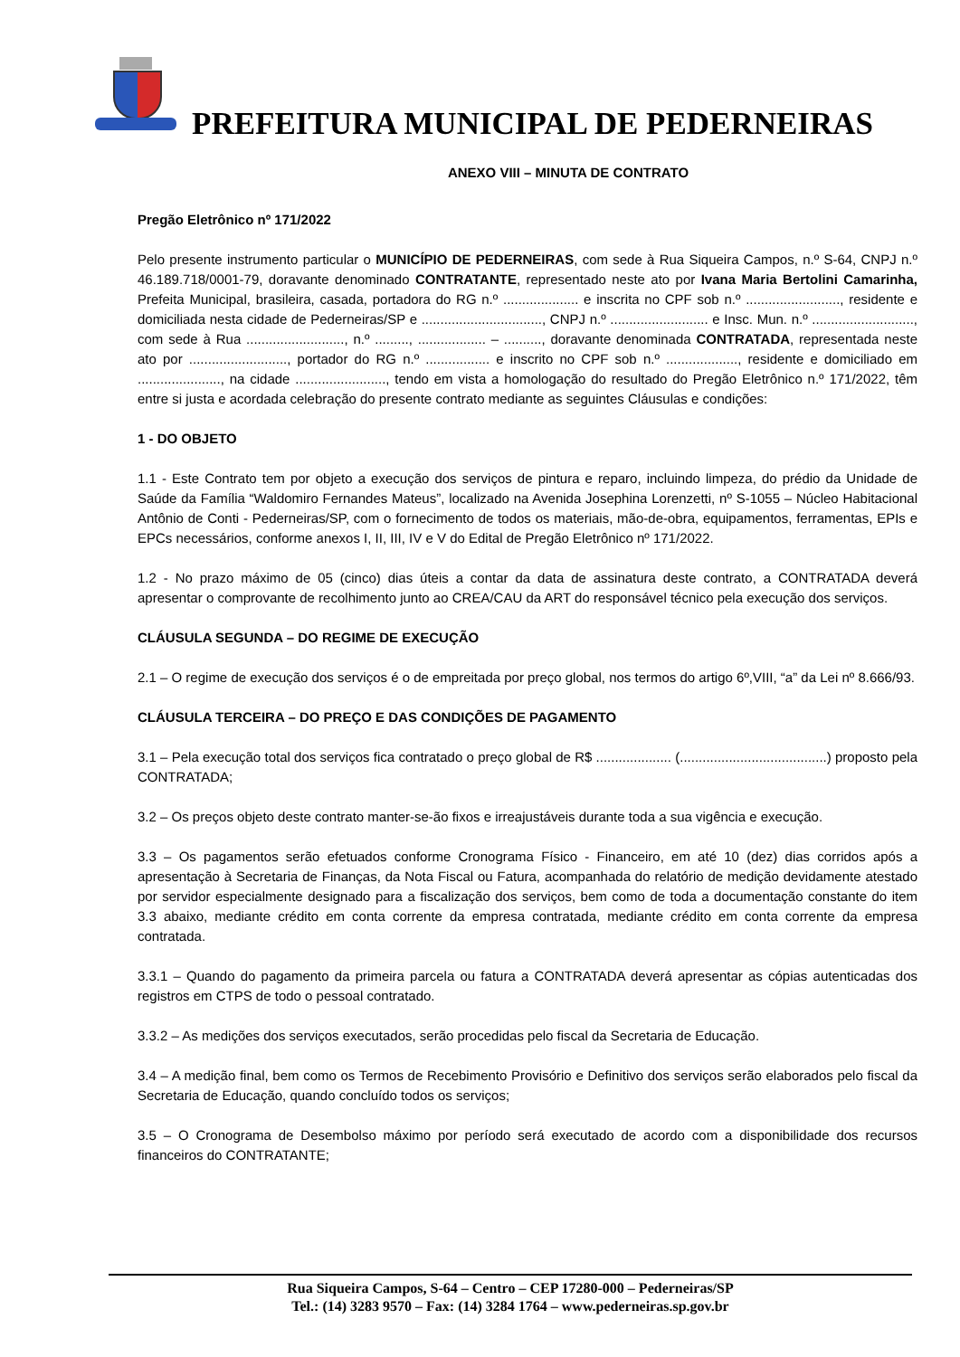PREFEITURA MUNICIPAL DE PEDERNEIRAS
ANEXO VIII – MINUTA DE CONTRATO
Pregão Eletrônico nº 171/2022
Pelo presente instrumento particular o MUNICÍPIO DE PEDERNEIRAS, com sede à Rua Siqueira Campos, n.º S-64, CNPJ n.º 46.189.718/0001-79, doravante denominado CONTRATANTE, representado neste ato por Ivana Maria Bertolini Camarinha, Prefeita Municipal, brasileira, casada, portadora do RG n.º .................... e inscrita no CPF sob n.º ........................., residente e domiciliada nesta cidade de Pederneiras/SP e ................................, CNPJ n.º .......................... e Insc. Mun. n.º ..........................., com sede à Rua .........................., n.º ........., .................. – .........., doravante denominada CONTRATADA, representada neste ato por .........................., portador do RG n.º ................. e inscrito no CPF sob n.º ..................., residente e domiciliado em ......................, na cidade ........................, tendo em vista a homologação do resultado do Pregão Eletrônico n.º 171/2022, têm entre si justa e acordada celebração do presente contrato mediante as seguintes Cláusulas e condições:
1 - DO OBJETO
1.1 - Este Contrato tem por objeto a execução dos serviços de pintura e reparo, incluindo limpeza, do prédio da Unidade de Saúde da Família “Waldomiro Fernandes Mateus”, localizado na Avenida Josephina Lorenzetti, nº S-1055 – Núcleo Habitacional Antônio de Conti - Pederneiras/SP, com o fornecimento de todos os materiais, mão-de-obra, equipamentos, ferramentas, EPIs e EPCs necessários, conforme anexos I, II, III, IV e V do Edital de Pregão Eletrônico nº 171/2022.
1.2 - No prazo máximo de 05 (cinco) dias úteis a contar da data de assinatura deste contrato, a CONTRATADA deverá apresentar o comprovante de recolhimento junto ao CREA/CAU da ART do responsável técnico pela execução dos serviços.
CLÁUSULA SEGUNDA – DO REGIME DE EXECUÇÃO
2.1 – O regime de execução dos serviços é o de empreitada por preço global, nos termos do artigo 6º,VIII, “a” da Lei nº 8.666/93.
CLÁUSULA TERCEIRA – DO PREÇO E DAS CONDIÇÕES DE PAGAMENTO
3.1 – Pela execução total dos serviços fica contratado o preço global de R$ .................... (.......................................) proposto pela CONTRATADA;
3.2 – Os preços objeto deste contrato manter-se-ão fixos e irreajustáveis durante toda a sua vigência e execução.
3.3 – Os pagamentos serão efetuados conforme Cronograma Físico - Financeiro, em até 10 (dez) dias corridos após a apresentação à Secretaria de Finanças, da Nota Fiscal ou Fatura, acompanhada do relatório de medição devidamente atestado por servidor especialmente designado para a fiscalização dos serviços, bem como de toda a documentação constante do item 3.3 abaixo, mediante crédito em conta corrente da empresa contratada, mediante crédito em conta corrente da empresa contratada.
3.3.1 – Quando do pagamento da primeira parcela ou fatura a CONTRATADA deverá apresentar as cópias autenticadas dos registros em CTPS de todo o pessoal contratado.
3.3.2 – As medições dos serviços executados, serão procedidas pelo fiscal da Secretaria de Educação.
3.4 – A medição final, bem como os Termos de Recebimento Provisório e Definitivo dos serviços serão elaborados pelo fiscal da Secretaria de Educação, quando concluído todos os serviços;
3.5 – O Cronograma de Desembolso máximo por período será executado de acordo com a disponibilidade dos recursos financeiros do CONTRATANTE;
Rua Siqueira Campos, S-64 – Centro – CEP 17280-000 – Pederneiras/SP
Tel.: (14) 3283 9570 – Fax: (14) 3284 1764 – www.pederneiras.sp.gov.br